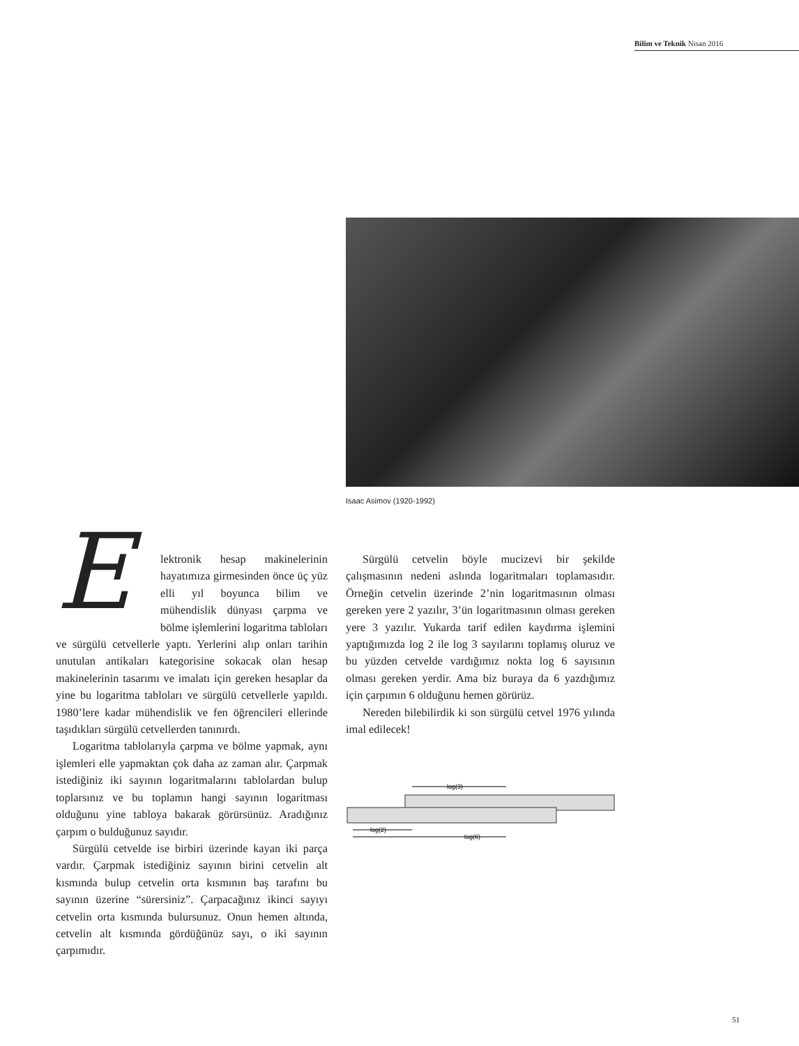Bilim ve Teknik Nisan 2016
Isaac Asimov (1920-1992)
Elektronik hesap makinelerinin hayatımıza girmesinden önce üç yüz elli yıl boyunca bilim ve mühendislik dünyası çarpma ve bölme işlemlerini logaritma tabloları ve sürgülü cetvellerle yaptı. Yerlerini alıp onları tarihin unutulan antikaları kategorisine sokacak olan hesap makinelerinin tasarımı ve imalatı için gereken hesaplar da yine bu logaritma tabloları ve sürgülü cetvellerle yapıldı. 1980’lere kadar mühendislik ve fen öğrencileri ellerinde taşıdıkları sürgülü cetvellerden tanınırdı.
Logaritma tablolarıyla çarpma ve bölme yapmak, aynı işlemleri elle yapmaktan çok daha az zaman alır. Çarpmak istediğiniz iki sayının logaritmalarını tablolardan bulup toplarsınız ve bu toplamın hangi sayının logaritması olduğunu yine tabloya bakarak görürsünüz. Aradığınız çarpım o bulduğunuz sayıdır.
Sürgülü cetvelde ise birbiri üzerinde kayan iki parça vardır. Çarpmak istediğiniz sayının birini cetvelin alt kısmında bulup cetvelin orta kısmının baş tarafını bu sayının üzerine “sürersiniz”. Çarpacağınız ikinci sayıyı cetvelin orta kısmında bulursunuz. Onun hemen altında, cetvelin alt kısmında gördüğünüz sayı, o iki sayının çarpımıdır.
Sürgülü cetvelin böyle mucizevi bir şekilde çalışmasının nedeni aslında logaritmaları toplamasıdır. Örneğin cetvelin üzerinde 2’nin logaritmasının olması gereken yere 2 yazılır, 3’ün logaritmasının olması gereken yere 3 yazılır. Yukarda tarif edilen kaydırma işlemini yaptığımızda log 2 ile log 3 sayılarını toplamış oluruz ve bu yüzden cetvelde vardığımız nokta log 6 sayısının olması gereken yerdir. Ama biz buraya da 6 yazdığımız için çarpımın 6 olduğunu hemen görürüz.
Nereden bilebilirdik ki son sürgülü cetvel 1976 yılında imal edilecek!
log(3)
log(2)
log(6)
51